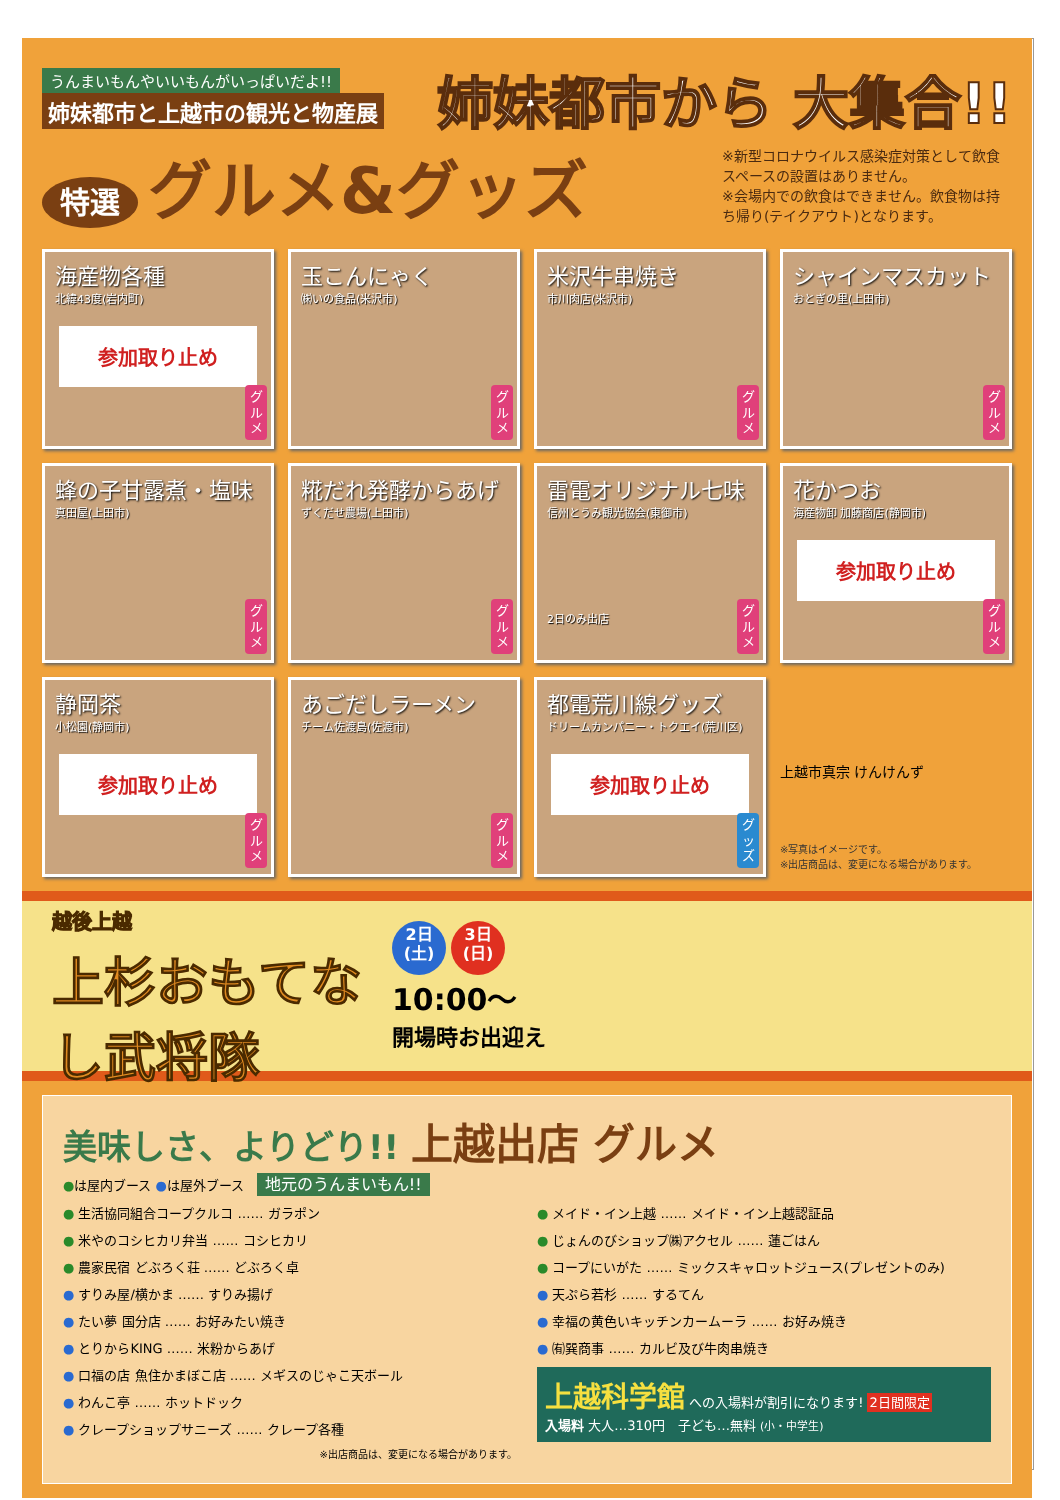うんまいもんやいいもんがいっぱいだよ!!
姉妹都市と上越市の観光と物産展
姉妹都市から 大集合!!
特選 グルメ&グッズ
※新型コロナウイルス感染症対策として飲食スペースの設置はありません。
※会場内での飲食はできません。飲食物は持ち帰り(テイクアウト)となります。
海産物各種
北緯43度(岩内町)
参加取り止め
グルメ
玉こんにゃく
㈱いの食品(米沢市)
グルメ
米沢牛串焼き
市川肉店(米沢市)
グルメ
シャインマスカット
おとぎの里(上田市)
グルメ
蜂の子甘露煮・塩味
真田屋(上田市)
グルメ
糀だれ発酵からあげ
ずくだせ農場(上田市)
グルメ
雷電オリジナル七味
信州とうみ観光協会(東御市)
2日のみ出店
グルメ
花かつお
海産物卸 加藤商店(静岡市)
参加取り止め
グルメ
静岡茶
小松園(静岡市)
参加取り止め
グルメ
あごだしラーメン
チーム佐渡島(佐渡市)
グルメ
都電荒川線グッズ
ドリームカンパニー・トクエイ(荒川区)
参加取り止め
グッズ
上越市真宗 けんけんず
※写真はイメージです。
※出店商品は、変更になる場合があります。
越後上越
上杉おもてなし武将隊
2日
(土) 3日
(日)
10:00～
開場時お出迎え
美味しさ、よりどり!! 上越出店 グルメ
●は屋内ブース ●は屋外ブース　地元のうんまいもん!!
● 生活協同組合コープクルコ …… ガラポン
● 米やのコシヒカリ弁当 …… コシヒカリ
● 農家民宿 どぶろく荘 …… どぶろく卓
● すりみ屋/横かま …… すりみ揚げ
● たい夢 国分店 …… お好みたい焼き
● とりからKING …… 米粉からあげ
● 口福の店 魚住かまぼこ店 …… メギスのじゃこ天ボール
● わんこ亭 …… ホットドック
● クレープショップサニーズ …… クレープ各種
※出店商品は、変更になる場合があります。
● メイド・イン上越 …… メイド・イン上越認証品
● じょんのびショップ㈱アクセル …… 蓮ごはん
● コープにいがた …… ミックスキャロットジュース(プレゼントのみ)
● 天ぷら若杉 …… するてん
● 幸福の黄色いキッチンカームーラ …… お好み焼き
● ㈲巽商事 …… カルビ及び牛肉串焼き
上越科学館 への入場料が割引になります! 2日間限定
入場料 大人…310円　子ども…無料 (小・中学生)